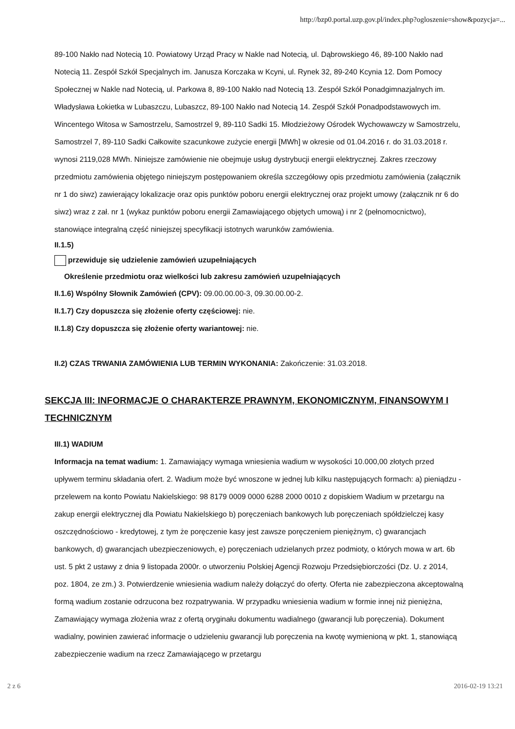http://bzp0.portal.uzp.gov.pl/index.php?ogloszenie=show&pozycja=...
89-100 Nakło nad Notecią 10. Powiatowy Urząd Pracy w Nakle nad Notecią, ul. Dąbrowskiego 46, 89-100 Nakło nad Notecią 11. Zespół Szkół Specjalnych im. Janusza Korczaka w Kcyni, ul. Rynek 32, 89-240 Kcynia 12. Dom Pomocy Społecznej w Nakle nad Notecią, ul. Parkowa 8, 89-100 Nakło nad Notecią 13. Zespół Szkół Ponadgimnazjalnych im. Władysława Łokietka w Lubaszczu, Lubaszcz, 89-100 Nakło nad Notecią 14. Zespół Szkół Ponadpodstawowych im. Wincentego Witosa w Samostrzelu, Samostrzel 9, 89-110 Sadki 15. Młodzieżowy Ośrodek Wychowawczy w Samostrzelu, Samostrzel 7, 89-110 Sadki Całkowite szacunkowe zużycie energii [MWh] w okresie od 01.04.2016 r. do 31.03.2018 r. wynosi 2119,028 MWh. Niniejsze zamówienie nie obejmuje usług dystrybucji energii elektrycznej. Zakres rzeczowy przedmiotu zamówienia objętego niniejszym postępowaniem określa szczegółowy opis przedmiotu zamówienia (załącznik nr 1 do siwz) zawierający lokalizacje oraz opis punktów poboru energii elektrycznej oraz projekt umowy (załącznik nr 6 do siwz) wraz z zał. nr 1 (wykaz punktów poboru energii Zamawiającego objętych umową) i nr 2 (pełnomocnictwo), stanowiące integralną część niniejszej specyfikacji istotnych warunków zamówienia.
II.1.5)
przewiduje się udzielenie zamówień uzupełniających
Określenie przedmiotu oraz wielkości lub zakresu zamówień uzupełniających
II.1.6) Wspólny Słownik Zamówień (CPV): 09.00.00.00-3, 09.30.00.00-2.
II.1.7) Czy dopuszcza się złożenie oferty częściowej: nie.
II.1.8) Czy dopuszcza się złożenie oferty wariantowej: nie.
II.2) CZAS TRWANIA ZAMÓWIENIA LUB TERMIN WYKONANIA: Zakończenie: 31.03.2018.
SEKCJA III: INFORMACJE O CHARAKTERZE PRAWNYM, EKONOMICZNYM, FINANSOWYM I TECHNICZNYM
III.1) WADIUM
Informacja na temat wadium: 1. Zamawiający wymaga wniesienia wadium w wysokości 10.000,00 złotych przed upływem terminu składania ofert. 2. Wadium może być wnoszone w jednej lub kilku następujących formach: a) pieniądzu - przelewem na konto Powiatu Nakielskiego: 98 8179 0009 0000 6288 2000 0010 z dopiskiem Wadium w przetargu na zakup energii elektrycznej dla Powiatu Nakielskiego b) poręczeniach bankowych lub poręczeniach spółdzielczej kasy oszczędnościowo - kredytowej, z tym że poręczenie kasy jest zawsze poręczeniem pieniężnym, c) gwarancjach bankowych, d) gwarancjach ubezpieczeniowych, e) poręczeniach udzielanych przez podmioty, o których mowa w art. 6b ust. 5 pkt 2 ustawy z dnia 9 listopada 2000r. o utworzeniu Polskiej Agencji Rozwoju Przedsiębiorczości (Dz. U. z 2014, poz. 1804, ze zm.) 3. Potwierdzenie wniesienia wadium należy dołączyć do oferty. Oferta nie zabezpieczona akceptowalną formą wadium zostanie odrzucona bez rozpatrywania. W przypadku wniesienia wadium w formie innej niż pieniężna, Zamawiający wymaga złożenia wraz z ofertą oryginału dokumentu wadialnego (gwarancji lub poręczenia). Dokument wadialny, powinien zawierać informacje o udzieleniu gwarancji lub poręczenia na kwotę wymienioną w pkt. 1, stanowiącą zabezpieczenie wadium na rzecz Zamawiającego w przetargu
2 z 6 2016-02-19 13:21